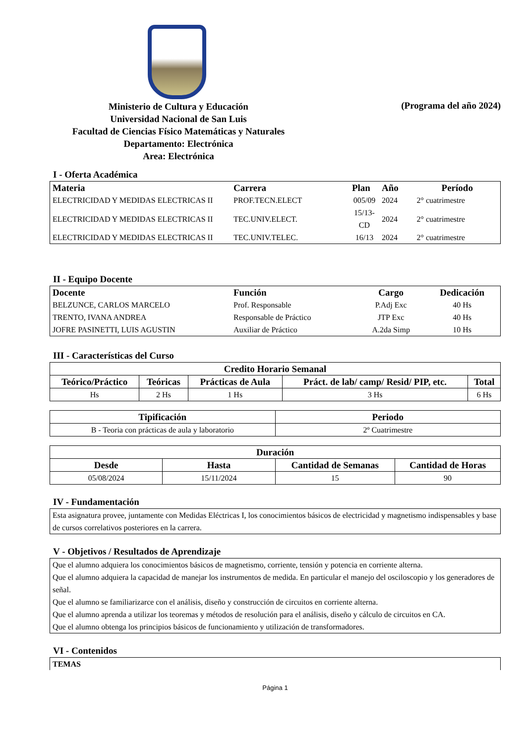Ministerio de Cultura y Educación
Universidad Nacional de San Luis
Facultad de Ciencias Físico Matemáticas y Naturales
Departamento: Electrónica
Area: Electrónica
(Programa del año 2024)
I - Oferta Académica
| Materia | Carrera | Plan | Año | Período |
| --- | --- | --- | --- | --- |
| ELECTRICIDAD Y MEDIDAS ELECTRICAS II | PROF.TECN.ELECT | 005/09 | 2024 | 2° cuatrimestre |
| ELECTRICIDAD Y MEDIDAS ELECTRICAS II | TEC.UNIV.ELECT. | 15/13-CD | 2024 | 2° cuatrimestre |
| ELECTRICIDAD Y MEDIDAS ELECTRICAS II | TEC.UNIV.TELEC. | 16/13 | 2024 | 2° cuatrimestre |
II - Equipo Docente
| Docente | Función | Cargo | Dedicación |
| --- | --- | --- | --- |
| BELZUNCE, CARLOS MARCELO | Prof. Responsable | P.Adj Exc | 40 Hs |
| TRENTO, IVANA ANDREA | Responsable de Práctico | JTP Exc | 40 Hs |
| JOFRE PASINETTI, LUIS AGUSTIN | Auxiliar de Práctico | A.2da Simp | 10 Hs |
III - Características del Curso
| Credito Horario Semanal | | | | |
| --- | --- | --- | --- | --- |
| Teórico/Práctico | Teóricas | Prácticas de Aula | Práct. de lab/ camp/ Resid/ PIP, etc. | Total |
| Hs | 2 Hs | 1 Hs | 3 Hs | 6 Hs |
| Tipificación | Periodo |
| --- | --- |
| B - Teoria con prácticas de aula y laboratorio | 2º Cuatrimestre |
| Duración | | | |
| --- | --- | --- | --- |
| Desde | Hasta | Cantidad de Semanas | Cantidad de Horas |
| 05/08/2024 | 15/11/2024 | 15 | 90 |
IV - Fundamentación
Esta asignatura provee, juntamente con Medidas Eléctricas I, los conocimientos básicos de electricidad y magnetismo indispensables y base de cursos correlativos posteriores en la carrera.
V - Objetivos / Resultados de Aprendizaje
Que el alumno adquiera los conocimientos básicos de magnetismo, corriente, tensión y potencia en corriente alterna.
Que el alumno adquiera la capacidad de manejar los instrumentos de medida. En particular el manejo del osciloscopio y los generadores de señal.
Que el alumno se familiarizarce con el análisis, diseño y construcción de circuitos en corriente alterna.
Que el alumno aprenda a utilizar los teoremas y métodos de resolución para el análisis, diseño y cálculo de circuitos en CA.
Que el alumno obtenga los principios básicos de funcionamiento y utilización de transformadores.
VI - Contenidos
TEMAS
Página 1